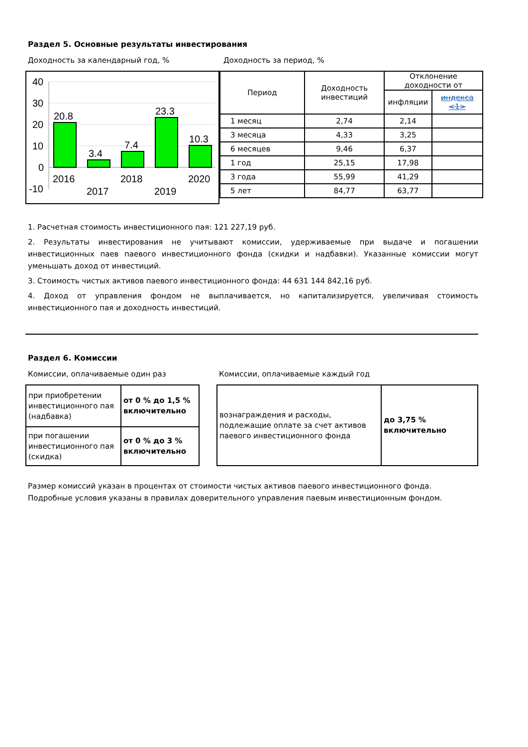Раздел 5. Основные результаты инвестирования
Доходность за календарный год, %
40
30
20
10
0
-10
20.8
3.4
7.4
23.3
10.3
2016
2017
2018
2019
2020
Доходность за период, %
| Период | Доходность инвестиций | Отклонение доходности от | |
| --- | --- | --- | --- |
| | | инфляции | индекса <1> |
| 1 месяц | 2,74 | 2,14 | |
| 3 месяца | 4,33 | 3,25 | |
| 6 месяцев | 9,46 | 6,37 | |
| 1 год | 25,15 | 17,98 | |
| 3 года | 55,99 | 41,29 | |
| 5 лет | 84,77 | 63,77 | |
1. Расчетная стоимость инвестиционного пая: 121 227,19 руб.
2. Результаты инвестирования не учитывают комиссии, удерживаемые при выдаче и погашении инвестиционных паев паевого инвестиционного фонда (скидки и надбавки). Указанные комиссии могут уменьшать доход от инвестиций.
3. Стоимость чистых активов паевого инвестиционного фонда: 44 631 144 842,16 руб.
4. Доход от управления фондом не выплачивается, но капитализируется, увеличивая стоимость инвестиционного пая и доходность инвестиций.
Раздел 6. Комиссии
Комиссии, оплачиваемые один раз
| при приобретении инвестиционного пая (надбавка) | от 0 % до 1,5 % включительно |
| при погашении инвестиционного пая (скидка) | от 0 % до 3 % включительно |
Комиссии, оплачиваемые каждый год
| вознаграждения и расходы, подлежащие оплате за счет активов паевого инвестиционного фонда | до 3,75 % включительно |
Размер комиссий указан в процентах от стоимости чистых активов паевого инвестиционного фонда.
Подробные условия указаны в правилах доверительного управления паевым инвестиционным фондом.